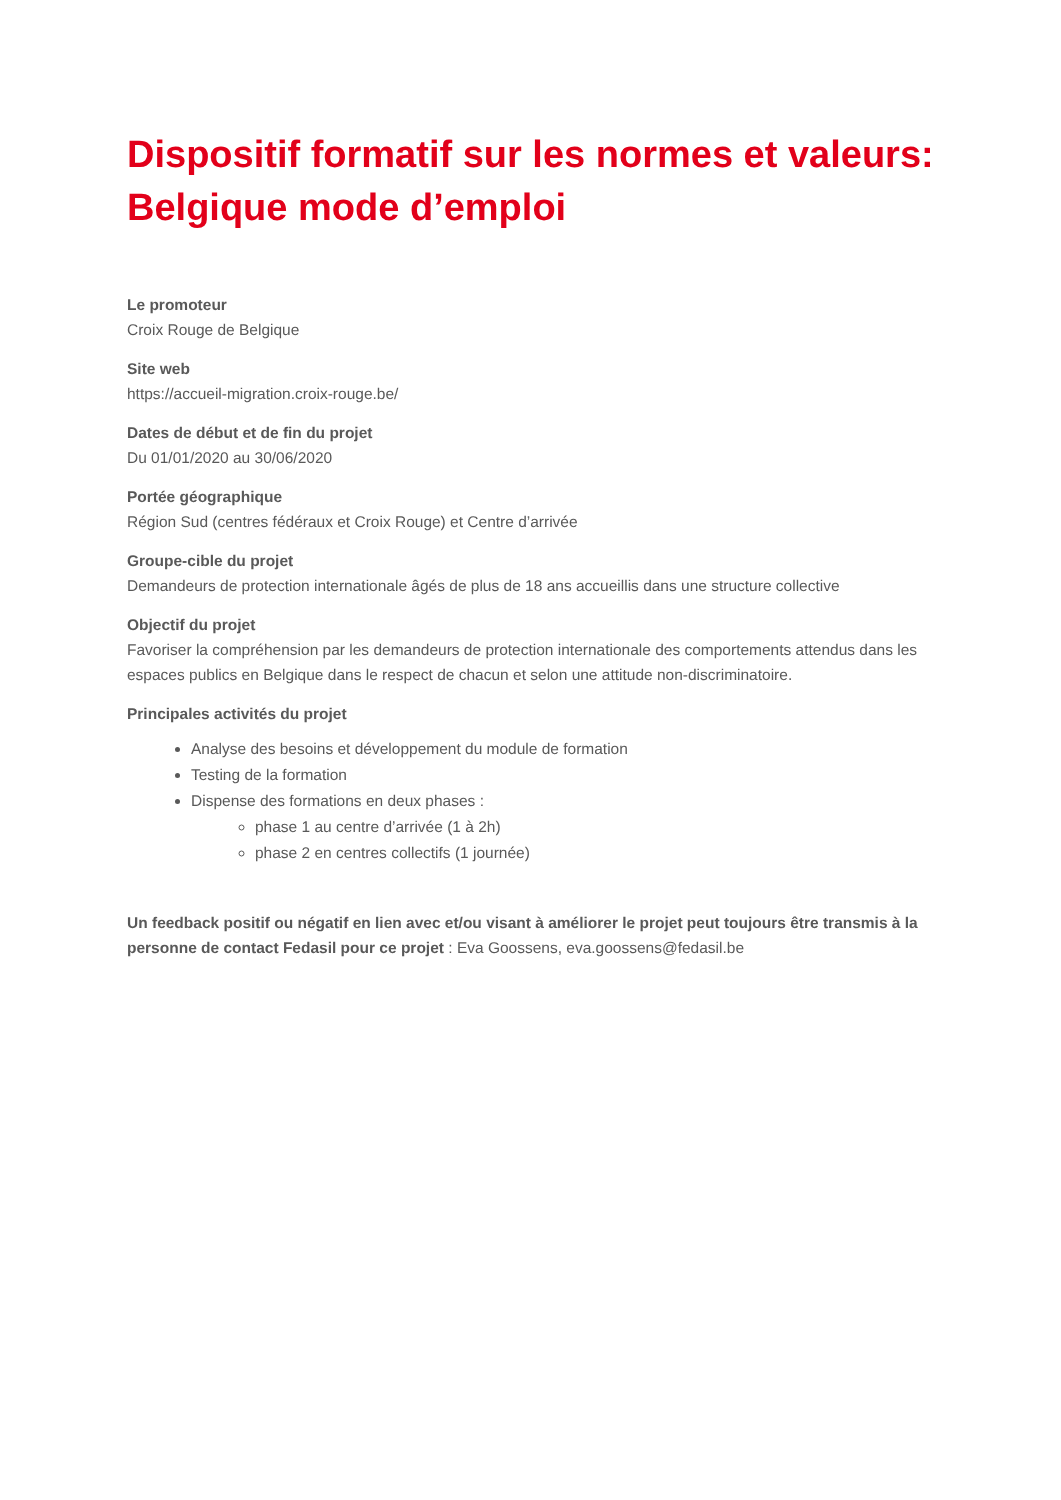Dispositif formatif sur les normes et valeurs: Belgique mode d’emploi
Le promoteur
Croix Rouge de Belgique
Site web
https://accueil-migration.croix-rouge.be/
Dates de début et de fin du projet
Du 01/01/2020 au 30/06/2020
Portée géographique
Région Sud (centres fédéraux et Croix Rouge) et Centre d’arrivée
Groupe-cible du projet
Demandeurs de protection internationale âgés de plus de 18 ans accueillis dans une structure collective
Objectif du projet
Favoriser la compréhension par les demandeurs de protection internationale des comportements attendus dans les espaces publics en Belgique dans le respect de chacun et selon une attitude non-discriminatoire.
Principales activités du projet
Analyse des besoins et développement du module de formation
Testing de la formation
Dispense des formations en deux phases :
phase 1 au centre d’arrivée (1 à 2h)
phase 2 en centres collectifs (1 journée)
Un feedback positif ou négatif en lien avec et/ou visant à améliorer le projet peut toujours être transmis à la personne de contact Fedasil pour ce projet : Eva Goossens, eva.goossens@fedasil.be